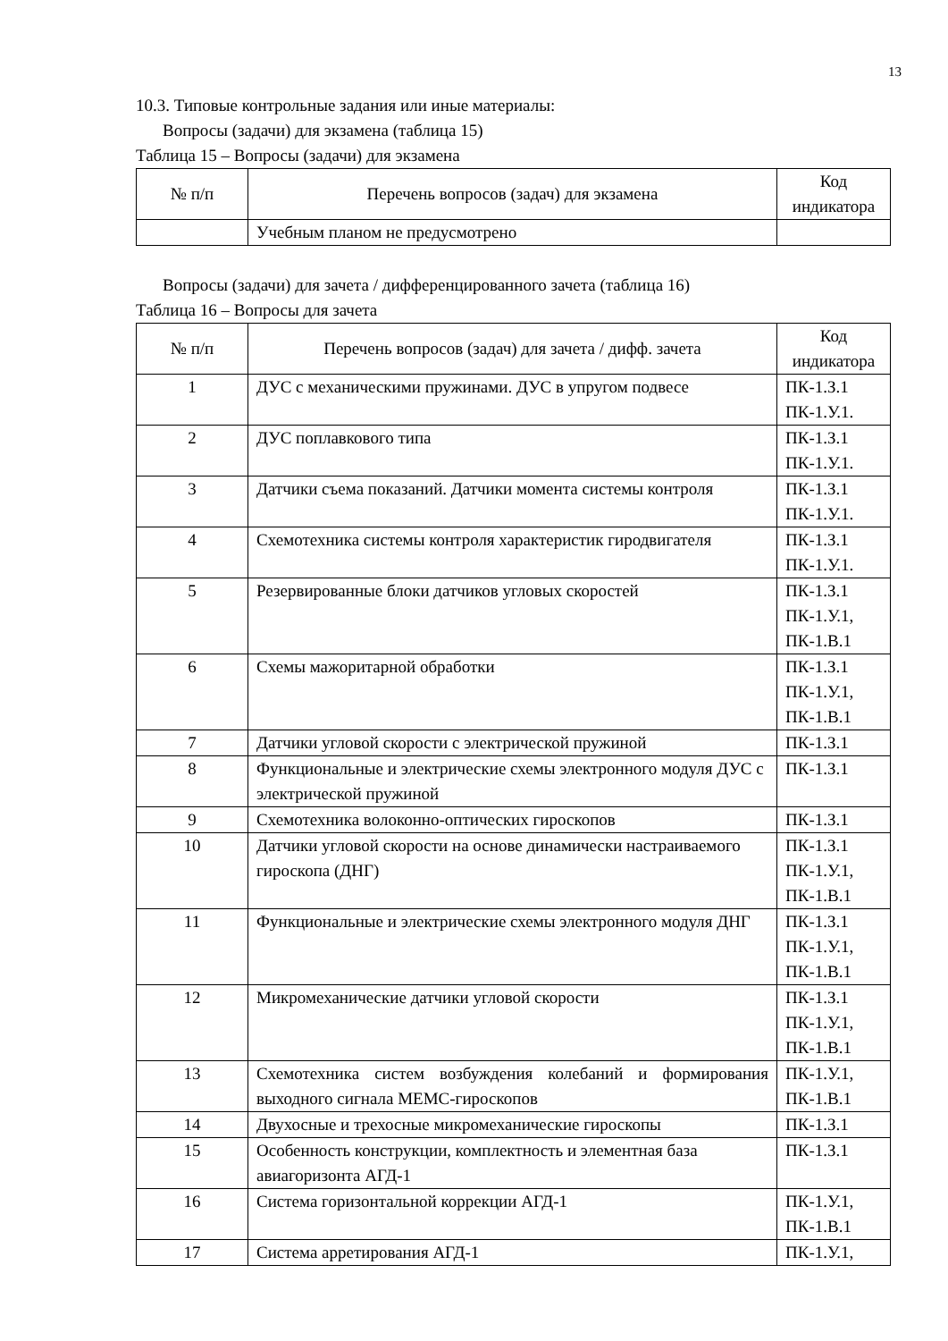13
10.3. Типовые контрольные задания или иные материалы:
Вопросы (задачи) для экзамена (таблица 15)
Таблица 15 – Вопросы (задачи) для экзамена
| № п/п | Перечень вопросов (задач) для экзамена | Код индикатора |
| --- | --- | --- |
| | Учебным планом не предусмотрено | |
Вопросы (задачи) для зачета / дифференцированного зачета (таблица 16)
Таблица 16 – Вопросы для зачета
| № п/п | Перечень вопросов (задач) для зачета / дифф. зачета | Код индикатора |
| --- | --- | --- |
| 1 | ДУС с механическими пружинами. ДУС в упругом подвесе | ПК-1.З.1 ПК-1.У.1. |
| 2 | ДУС поплавкового типа | ПК-1.З.1 ПК-1.У.1. |
| 3 | Датчики съема показаний. Датчики момента системы контроля | ПК-1.З.1 ПК-1.У.1. |
| 4 | Схемотехника системы контроля характеристик гиродвигателя | ПК-1.З.1 ПК-1.У.1. |
| 5 | Резервированные блоки датчиков угловых скоростей | ПК-1.З.1 ПК-1.У.1, ПК-1.В.1 |
| 6 | Схемы мажоритарной обработки | ПК-1.З.1 ПК-1.У.1, ПК-1.В.1 |
| 7 | Датчики угловой скорости с электрической пружиной | ПК-1.З.1 |
| 8 | Функциональные и электрические схемы электронного модуля ДУС с электрической пружиной | ПК-1.З.1 |
| 9 | Схемотехника волоконно-оптических гироскопов | ПК-1.З.1 |
| 10 | Датчики угловой скорости на основе динамически настраиваемого гироскопа (ДНГ) | ПК-1.З.1 ПК-1.У.1, ПК-1.В.1 |
| 11 | Функциональные и электрические схемы электронного модуля ДНГ | ПК-1.З.1 ПК-1.У.1, ПК-1.В.1 |
| 12 | Микромеханические датчики угловой скорости | ПК-1.З.1 ПК-1.У.1, ПК-1.В.1 |
| 13 | Схемотехника систем возбуждения колебаний и формирования выходного сигнала МЕМС-гироскопов | ПК-1.У.1, ПК-1.В.1 |
| 14 | Двухосные и трехосные микромеханические гироскопы | ПК-1.З.1 |
| 15 | Особенность конструкции, комплектность и элементная база авиагоризонта АГД-1 | ПК-1.З.1 |
| 16 | Система горизонтальной коррекции АГД-1 | ПК-1.У.1, ПК-1.В.1 |
| 17 | Система арретирования АГД-1 | ПК-1.У.1, |